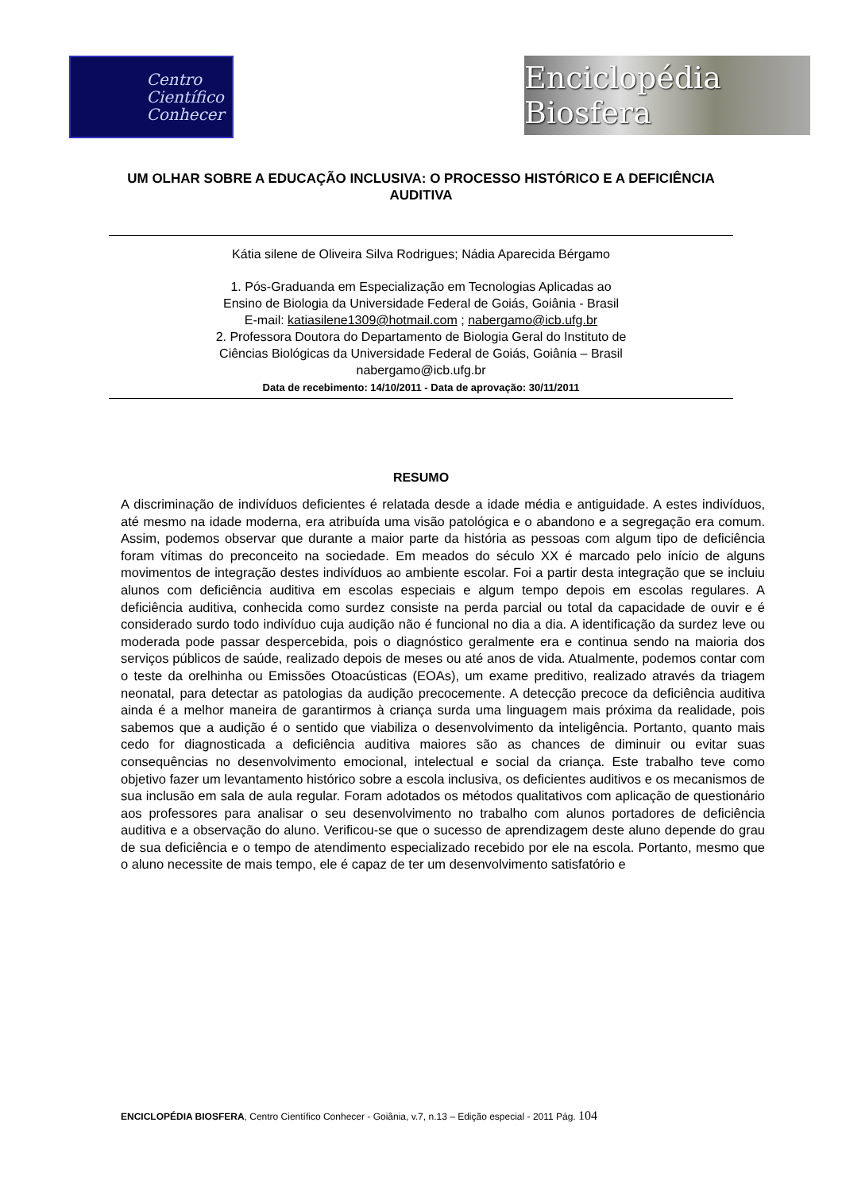Centro
Científico
Conhecer
Enciclopédia Biosfera
UM OLHAR SOBRE A EDUCAÇÃO INCLUSIVA: O PROCESSO HISTÓRICO E A DEFICIÊNCIA AUDITIVA
Kátia silene de Oliveira Silva Rodrigues; Nádia Aparecida Bérgamo
1. Pós-Graduanda em Especialização em Tecnologias Aplicadas ao
Ensino de Biologia da Universidade Federal de Goiás, Goiânia - Brasil
E-mail: katiasilene1309@hotmail.com ; nabergamo@icb.ufg.br
2. Professora Doutora do Departamento de Biologia Geral do Instituto de
Ciências Biológicas da Universidade Federal de Goiás, Goiânia – Brasil
nabergamo@icb.ufg.br
Data de recebimento: 14/10/2011 - Data de aprovação: 30/11/2011
RESUMO
A discriminação de indivíduos deficientes é relatada desde a idade média e antiguidade. A estes indivíduos, até mesmo na idade moderna, era atribuída uma visão patológica e o abandono e a segregação era comum. Assim, podemos observar que durante a maior parte da história as pessoas com algum tipo de deficiência foram vítimas do preconceito na sociedade. Em meados do século XX é marcado pelo início de alguns movimentos de integração destes indivíduos ao ambiente escolar. Foi a partir desta integração que se incluiu alunos com deficiência auditiva em escolas especiais e algum tempo depois em escolas regulares. A deficiência auditiva, conhecida como surdez consiste na perda parcial ou total da capacidade de ouvir e é considerado surdo todo indivíduo cuja audição não é funcional no dia a dia. A identificação da surdez leve ou moderada pode passar despercebida, pois o diagnóstico geralmente era e continua sendo na maioria dos serviços públicos de saúde, realizado depois de meses ou até anos de vida. Atualmente, podemos contar com o teste da orelhinha ou Emissões Otoacústicas (EOAs), um exame preditivo, realizado através da triagem neonatal, para detectar as patologias da audição precocemente. A detecção precoce da deficiência auditiva ainda é a melhor maneira de garantirmos à criança surda uma linguagem mais próxima da realidade, pois sabemos que a audição é o sentido que viabiliza o desenvolvimento da inteligência. Portanto, quanto mais cedo for diagnosticada a deficiência auditiva maiores são as chances de diminuir ou evitar suas consequências no desenvolvimento emocional, intelectual e social da criança. Este trabalho teve como objetivo fazer um levantamento histórico sobre a escola inclusiva, os deficientes auditivos e os mecanismos de sua inclusão em sala de aula regular. Foram adotados os métodos qualitativos com aplicação de questionário aos professores para analisar o seu desenvolvimento no trabalho com alunos portadores de deficiência auditiva e a observação do aluno. Verificou-se que o sucesso de aprendizagem deste aluno depende do grau de sua deficiência e o tempo de atendimento especializado recebido por ele na escola. Portanto, mesmo que o aluno necessite de mais tempo, ele é capaz de ter um desenvolvimento satisfatório e
ENCICLOPÉDIA BIOSFERA, Centro Científico Conhecer - Goiânia, v.7, n.13 – Edição especial - 2011 Pág. 104